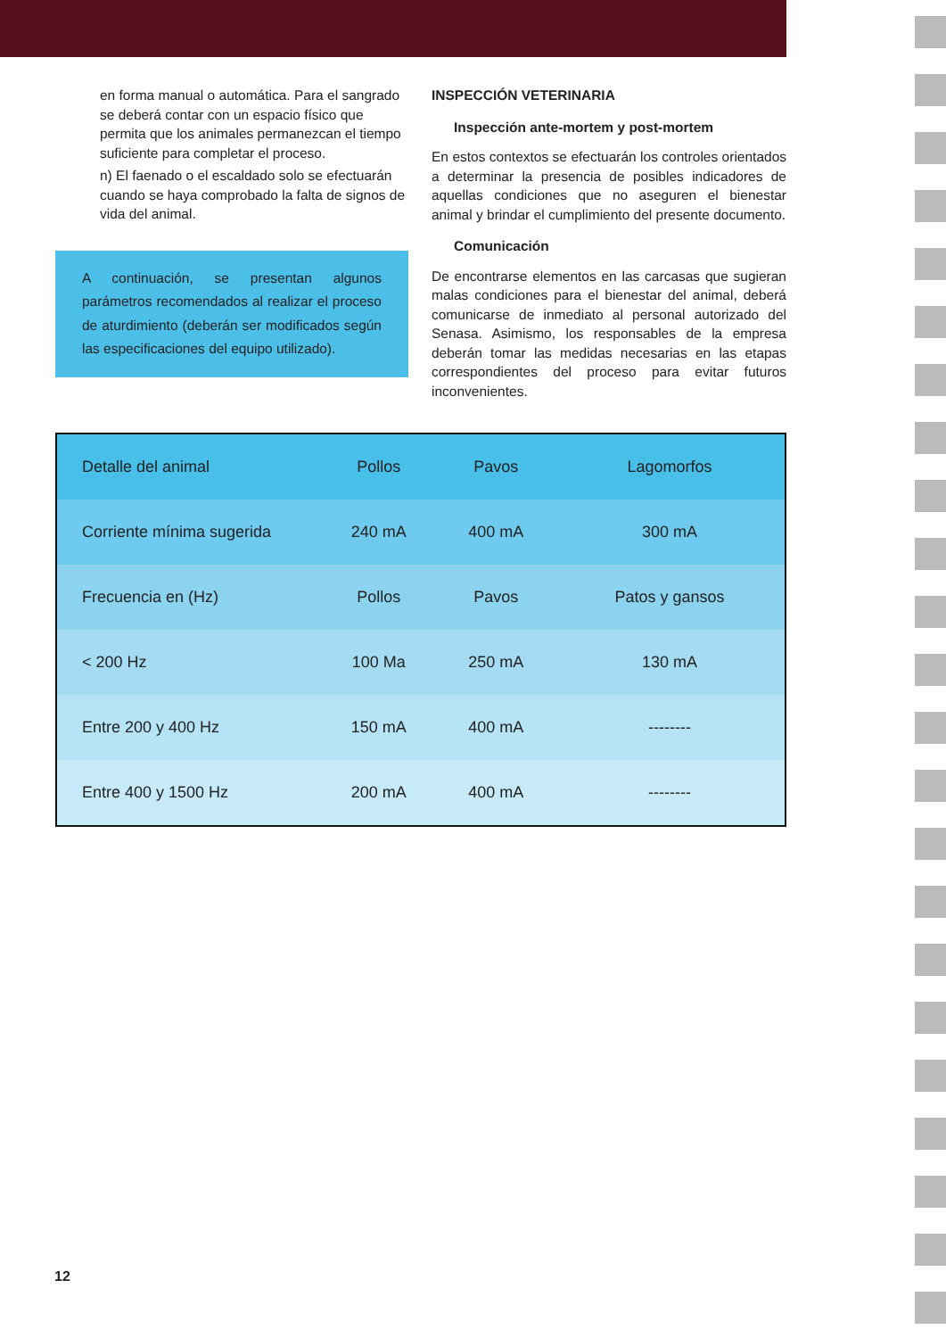en forma manual o automática. Para el sangrado se deberá contar con un espacio físico que permita que los animales permanezcan el tiempo suficiente para completar el proceso.
n) El faenado o el escaldado solo se efectuarán cuando se haya comprobado la falta de signos de vida del animal.
A continuación, se presentan algunos parámetros recomendados al realizar el proceso de aturdimiento (deberán ser modificados según las especificaciones del equipo utilizado).
INSPECCIÓN VETERINARIA
Inspección ante-mortem y post-mortem
En estos contextos se efectuarán los controles orientados a determinar la presencia de posibles indicadores de aquellas condiciones que no aseguren el bienestar animal y brindar el cumplimiento del presente documento.
Comunicación
De encontrarse elementos en las carcasas que sugieran malas condiciones para el bienestar del animal, deberá comunicarse de inmediato al personal autorizado del Senasa. Asimismo, los responsables de la empresa deberán tomar las medidas necesarias en las etapas correspondientes del proceso para evitar futuros inconvenientes.
| Detalle del animal | Pollos | Pavos | Lagomorfos |
| --- | --- | --- | --- |
| Corriente mínima sugerida | 240 mA | 400 mA | 300 mA |
| Frecuencia en (Hz) | Pollos | Pavos | Patos y gansos |
| < 200 Hz | 100 Ma | 250 mA | 130 mA |
| Entre 200 y 400 Hz | 150 mA | 400 mA | -------- |
| Entre 400 y 1500 Hz | 200 mA | 400 mA | -------- |
12